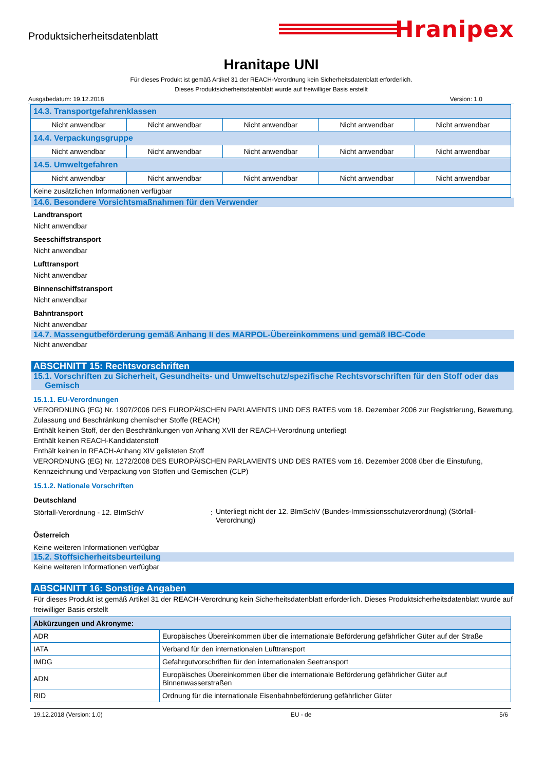Produktsicherheitsdatenblatt
Hranipex
Hranitape UNI
Für dieses Produkt ist gemäß Artikel 31 der REACH-Verordnung kein Sicherheitsdatenblatt erforderlich.
Dieses Produktsicherheitsdatenblatt wurde auf freiwilliger Basis erstellt
Ausgabedatum: 19.12.2018 Version: 1.0
| 14.3. Transportgefahrenklassen | | | | |
| Nicht anwendbar | Nicht anwendbar | Nicht anwendbar | Nicht anwendbar | Nicht anwendbar |
| 14.4. Verpackungsgruppe | | | | |
| Nicht anwendbar | Nicht anwendbar | Nicht anwendbar | Nicht anwendbar | Nicht anwendbar |
| 14.5. Umweltgefahren | | | | |
| Nicht anwendbar | Nicht anwendbar | Nicht anwendbar | Nicht anwendbar | Nicht anwendbar |
| Keine zusätzlichen Informationen verfügbar | | | | |
14.6. Besondere Vorsichtsmaßnahmen für den Verwender
Landtransport
Nicht anwendbar
Seeschiffstransport
Nicht anwendbar
Lufttransport
Nicht anwendbar
Binnenschiffstransport
Nicht anwendbar
Bahntransport
Nicht anwendbar
14.7. Massengutbeförderung gemäß Anhang II des MARPOL-Übereinkommens und gemäß IBC-Code
Nicht anwendbar
ABSCHNITT 15: Rechtsvorschriften
15.1. Vorschriften zu Sicherheit, Gesundheits- und Umweltschutz/spezifische Rechtsvorschriften für den Stoff oder das
Gemisch
15.1.1. EU-Verordnungen
VERORDNUNG (EG) Nr. 1907/2006 DES EUROPÄISCHEN PARLAMENTS UND DES RATES vom 18. Dezember 2006 zur Registrierung, Bewertung, Zulassung und Beschränkung chemischer Stoffe (REACH)
Enthält keinen Stoff, der den Beschränkungen von Anhang XVII der REACH-Verordnung unterliegt
Enthält keinen REACH-Kandidatenstoff
Enthält keinen in REACH-Anhang XIV gelisteten Stoff
VERORDNUNG (EG) Nr. 1272/2008 DES EUROPÄISCHEN PARLAMENTS UND DES RATES vom 16. Dezember 2008 über die Einstufung, Kennzeichnung und Verpackung von Stoffen und Gemischen (CLP)
15.1.2. Nationale Vorschriften
Deutschland
Störfall-Verordnung - 12. BImSchV :
Unterliegt nicht der 12. BImSchV (Bundes-Immissionsschutzverordnung) (Störfall-Verordnung)
Österreich
Keine weiteren Informationen verfügbar
15.2. Stoffsicherheitsbeurteilung
Keine weiteren Informationen verfügbar
ABSCHNITT 16: Sonstige Angaben
Für dieses Produkt ist gemäß Artikel 31 der REACH-Verordnung kein Sicherheitsdatenblatt erforderlich. Dieses Produktsicherheitsdatenblatt wurde auf freiwilliger Basis erstellt
| Abkürzungen und Akronyme: | |
| --- | --- |
| ADR | Europäisches Übereinkommen über die internationale Beförderung gefährlicher Güter auf der Straße |
| IATA | Verband für den internationalen Lufttransport |
| IMDG | Gefahrgutvorschriften für den internationalen Seetransport |
| ADN | Europäisches Übereinkommen über die internationale Beförderung gefährlicher Güter auf Binnenwasserstraßen |
| RID | Ordnung für die internationale Eisenbahnbeförderung gefährlicher Güter |
19.12.2018 (Version: 1.0) EU - de 5/6